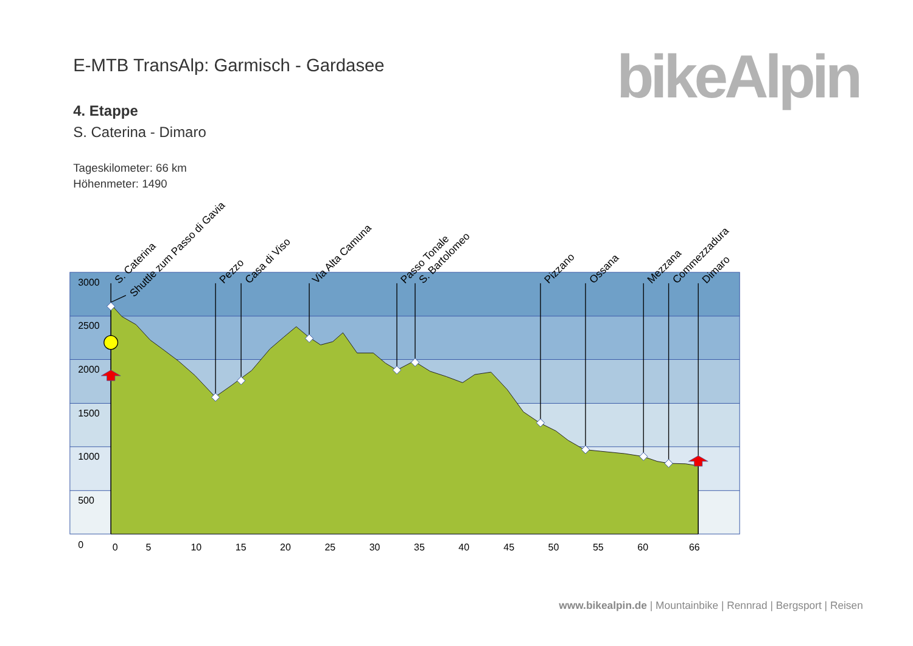E-MTB TransAlp: Garmisch - Gardasee
bikeAlpin
4. Etappe
S. Caterina - Dimaro
Tageskilometer: 66 km
Höhenmeter: 1490
3000
2500
2000
1500
1000
500
0
0
5
10
15
20
25
30
35
40
45
50
55
60
66
S. Caterina
Shuttle zum Passo di Gavia
Pezzo
Casa di Viso
Via Alta Camuna
Passo Tonale
S. Bartolomeo
Pizzano
Ossana
Mezzana
Commezzadura
Dimaro
www.bikealpin.de | Mountainbike | Rennrad | Bergsport | Reisen